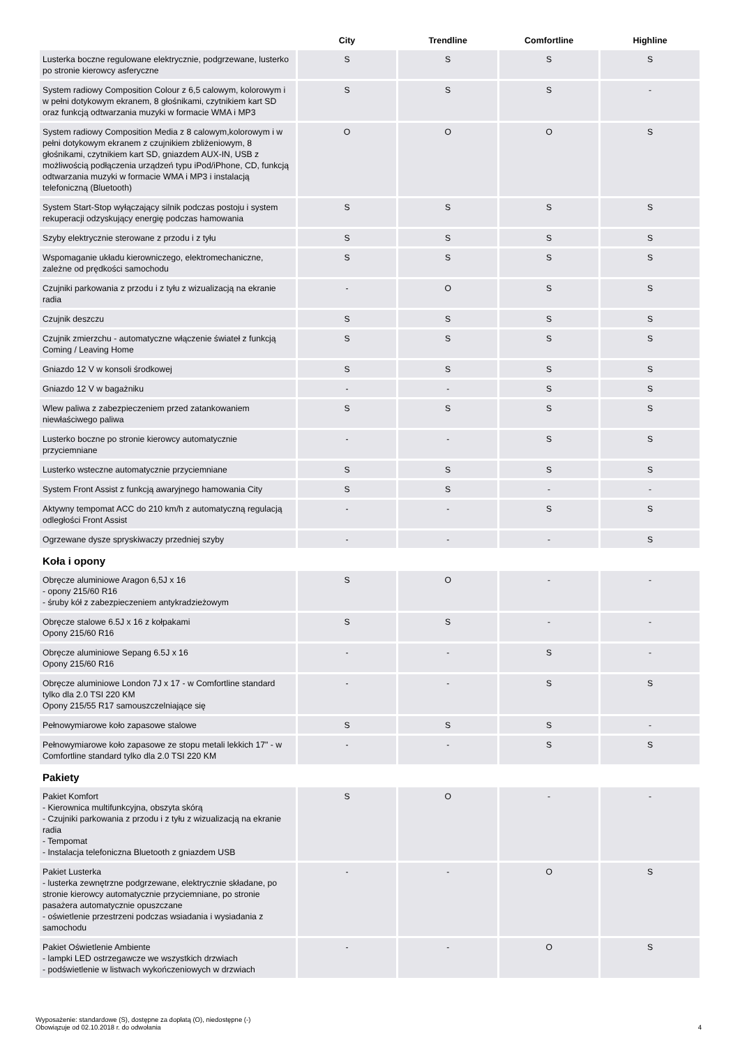| | City | Trendline | Comfortline | Highline |
| --- | --- | --- | --- | --- |
| Lusterka boczne regulowane elektrycznie, podgrzewane, lusterko po stronie kierowcy asferyczne | S | S | S | S |
| System radiowy Composition Colour z 6,5 calowym, kolorowym i w pełni dotykowym ekranem, 8 głośnikami, czytnikiem kart SD oraz funkcją odtwarzania muzyki w formacie WMA i MP3 | S | S | S | - |
| System radiowy Composition Media z 8 calowym,kolorowym i w pełni dotykowym ekranem z czujnikiem zbliżeniowym, 8 głośnikami, czytnikiem kart SD, gniazdem AUX-IN, USB z możliwością podłączenia urządzeń typu iPod/iPhone, CD, funkcją odtwarzania muzyki w formacie WMA i MP3 i instalacją telefoniczną (Bluetooth) | O | O | O | S |
| System Start-Stop wyłączający silnik podczas postoju i system rekuperacji odzyskujący energię podczas hamowania | S | S | S | S |
| Szyby elektrycznie sterowane z przodu i z tyłu | S | S | S | S |
| Wspomaganie układu kierowniczego, elektromechaniczne, zależne od prędkości samochodu | S | S | S | S |
| Czujniki parkowania z przodu i z tyłu z wizualizacją na ekranie radia | - | O | S | S |
| Czujnik deszczu | S | S | S | S |
| Czujnik zmierzchu - automatyczne włączenie świateł z funkcją Coming / Leaving Home | S | S | S | S |
| Gniazdo 12 V w konsoli środkowej | S | S | S | S |
| Gniazdo 12 V w bagażniku | - | - | S | S |
| Wlew paliwa z zabezpieczeniem przed zatankowaniem niewłaściwego paliwa | S | S | S | S |
| Lusterko boczne po stronie kierowcy automatycznie przyciemniane | - | - | S | S |
| Lusterko wsteczne automatycznie przyciemniane | S | S | S | S |
| System Front Assist z funkcją awaryjnego hamowania City | S | S | - | - |
| Aktywny tempomat ACC do 210 km/h z automatyczną regulacją odległości Front Assist | - | - | S | S |
| Ogrzewane dysze spryskiwaczy przedniej szyby | - | - | - | S |
| Koła i opony | | | | |
| Obręcze aluminiowe Aragon 6,5J x 16 - opony 215/60 R16 - śruby kół z zabezpieczeniem antykradzieżowym | S | O | - | - |
| Obręcze stalowe 6.5J x 16 z kołpakami Opony 215/60 R16 | S | S | - | - |
| Obręcze aluminiowe Sepang 6.5J x 16 Opony 215/60 R16 | - | - | S | - |
| Obręcze aluminiowe London 7J x 17 - w Comfortline standard tylko dla 2.0 TSI 220 KM Opony 215/55 R17 samouszczelniające się | - | - | S | S |
| Pełnowymiarowe koło zapasowe stalowe | S | S | S | - |
| Pełnowymiarowe koło zapasowe ze stopu metali lekkich 17" - w Comfortline standard tylko dla 2.0 TSI 220 KM | - | - | S | S |
| Pakiety | | | | |
| Pakiet Komfort - Kierownica multifunkcyjna, obszyta skórą - Czujniki parkowania z przodu i z tyłu z wizualizacją na ekranie radia - Tempomat - Instalacja telefoniczna Bluetooth z gniazdem USB | S | O | - | - |
| Pakiet Lusterka - lusterka zewnętrzne podgrzewane, elektrycznie składane, po stronie kierowcy automatycznie przyciemniane, po stronie pasażera automatycznie opuszczane - oświetlenie przestrzeni podczas wsiadania i wysiadania z samochodu | - | - | O | S |
| Pakiet Oświetlenie Ambiente - lampki LED ostrzegawcze we wszystkich drzwiach - podświetlenie w listwach wykończeniowych w drzwiach | - | - | O | S |
Wyposażenie: standardowe (S), dostępne za dopłatą (O), niedostępne (-)
Obowiązuje od 02.10.2018 r. do odwołania
4